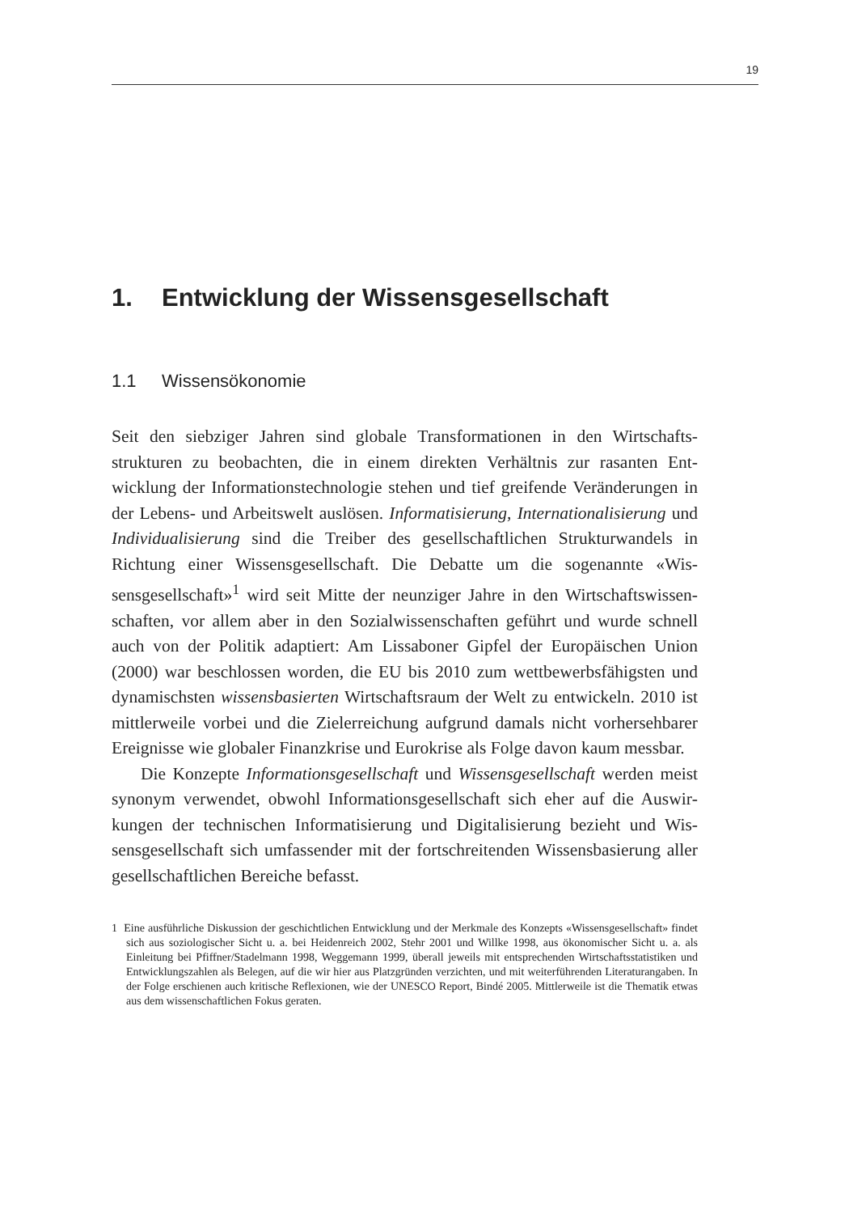19
1. Entwicklung der Wissensgesellschaft
1.1 Wissensökonomie
Seit den siebziger Jahren sind globale Transformationen in den Wirtschafts­strukturen zu beobachten, die in einem direkten Verhältnis zur rasanten Ent­wicklung der Informationstechnologie stehen und tief greifende Veränderungen in der Lebens- und Arbeitswelt auslösen. Informatisierung, Internationalisierung und Individualisierung sind die Treiber des gesellschaftlichen Strukturwandels in Richtung einer Wissensgesellschaft. Die Debatte um die sogenannte «Wis­sensgesellschaft»<sup>1</sup> wird seit Mitte der neunziger Jahre in den Wirtschaftswissen­schaften, vor allem aber in den Sozialwissenschaften geführt und wurde schnell auch von der Politik adaptiert: Am Lissaboner Gipfel der Europäischen Union (2000) war beschlossen worden, die EU bis 2010 zum wettbewerbsfähigsten und dynamischsten wissensbasierten Wirtschaftsraum der Welt zu entwickeln. 2010 ist mittlerweile vorbei und die Zielerreichung aufgrund damals nicht vorher­sehbarer Ereignisse wie globaler Finanzkrise und Eurokrise als Folge davon kaum messbar.
Die Konzepte Informationsgesellschaft und Wissensgesellschaft werden meist synonym verwendet, obwohl Informationsgesellschaft sich eher auf die Auswir­kungen der technischen Informatisierung und Digitalisierung bezieht und Wis­sensgesellschaft sich umfassender mit der fortschreitenden Wissensbasierung aller gesellschaftlichen Bereiche befasst.
1 Eine ausführliche Diskussion der geschichtlichen Entwicklung und der Merkmale des Konzepts «Wis­sensgesellschaft» findet sich aus soziologischer Sicht u. a. bei Heidenreich 2002, Stehr 2001 und Willke 1998, aus ökonomischer Sicht u. a. als Einleitung bei Pfiffner/Stadelmann 1998, Weggemann 1999, überall jeweils mit entsprechenden Wirtschaftsstatistiken und Entwicklungszahlen als Belegen, auf die wir hier aus Platzgründen verzichten, und mit weiterführenden Literaturangaben. In der Folge erschienen auch kritische Reflexionen, wie der UNESCO Report, Bindé 2005. Mittlerweile ist die Thematik etwas aus dem wissenschaftlichen Fokus geraten.